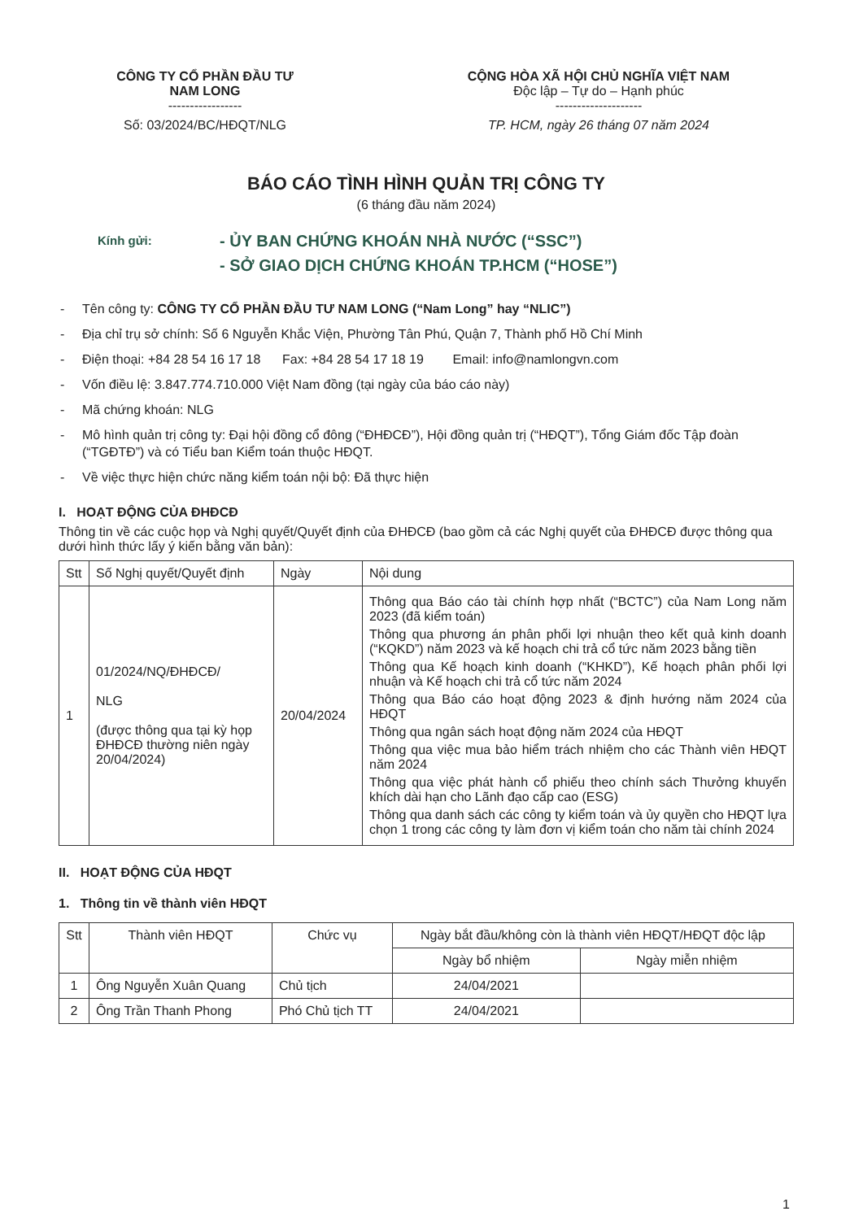CÔNG TY CỔ PHẦN ĐẦU TƯ
NAM LONG
-----------------
Số: 03/2024/BC/HĐQT/NLG
CỘNG HÒA XÃ HỘI CHỦ NGHĨA VIỆT NAM
Độc lập – Tự do – Hạnh phúc
--------------------
TP. HCM, ngày 26 tháng 07 năm 2024
BÁO CÁO TÌNH HÌNH QUẢN TRỊ CÔNG TY
(6 tháng đầu năm 2024)
Kính gửi:
- ỦY BAN CHỨNG KHOÁN NHÀ NƯỚC (“SSC”)
- SỞ GIAO DỊCH CHỨNG KHOÁN TP.HCM (“HOSE”)
- Tên công ty: CÔNG TY CỔ PHẦN ĐẦU TƯ NAM LONG (“Nam Long” hay “NLIC”)
- Địa chỉ trụ sở chính: Số 6 Nguyễn Khắc Viện, Phường Tân Phú, Quận 7, Thành phố Hồ Chí Minh
- Điện thoại: +84 28 54 16 17 18 Fax: +84 28 54 17 18 19 Email: info@namlongvn.com
- Vốn điều lệ: 3.847.774.710.000 Việt Nam đồng (tại ngày của báo cáo này)
- Mã chứng khoán: NLG
- Mô hình quản trị công ty: Đại hội đồng cổ đông (“ĐHĐCĐ”), Hội đồng quản trị (“HĐQT”), Tổng Giám đốc Tập đoàn (“TGĐTĐ”) và có Tiểu ban Kiểm toán thuộc HĐQT.
- Về việc thực hiện chức năng kiểm toán nội bộ: Đã thực hiện
I. HOẠT ĐỘNG CỦA ĐHĐCĐ
Thông tin về các cuộc họp và Nghị quyết/Quyết định của ĐHĐCĐ (bao gồm cả các Nghị quyết của ĐHĐCĐ được thông qua dưới hình thức lấy ý kiến bằng văn bản):
| Stt | Số Nghị quyết/Quyết định | Ngày | Nội dung |
| --- | --- | --- | --- |
| 1 | 01/2024/NQ/ĐHĐCĐ/ NLG (được thông qua tại kỳ họp ĐHĐCĐ thường niên ngày 20/04/2024) | 20/04/2024 | Thông qua Báo cáo tài chính hợp nhất (“BCTC”) của Nam Long năm 2023 (đã kiểm toán) Thông qua phương án phân phối lợi nhuận theo kết quả kinh doanh (“KQKD”) năm 2023 và kế hoạch chi trả cổ tức năm 2023 bằng tiền Thông qua Kế hoạch kinh doanh (“KHKD”), Kế hoạch phân phối lợi nhuận và Kế hoạch chi trả cổ tức năm 2024 Thông qua Báo cáo hoạt động 2023 & định hướng năm 2024 của HĐQT Thông qua ngân sách hoạt động năm 2024 của HĐQT Thông qua việc mua bảo hiểm trách nhiệm cho các Thành viên HĐQT năm 2024 Thông qua việc phát hành cổ phiếu theo chính sách Thưởng khuyến khích dài hạn cho Lãnh đạo cấp cao (ESG) Thông qua danh sách các công ty kiểm toán và ủy quyền cho HĐQT lựa chọn 1 trong các công ty làm đơn vị kiểm toán cho năm tài chính 2024 |
II. HOẠT ĐỘNG CỦA HĐQT
1. Thông tin về thành viên HĐQT
| Stt | Thành viên HĐQT | Chức vụ | Ngày bắt đầu/không còn là thành viên HĐQT/HĐQT độc lập | |
| --- | --- | --- | --- | --- |
| | | | Ngày bổ nhiệm | Ngày miễn nhiệm |
| 1 | Ông Nguyễn Xuân Quang | Chủ tịch | 24/04/2021 | |
| 2 | Ông Trần Thanh Phong | Phó Chủ tịch TT | 24/04/2021 | |
1